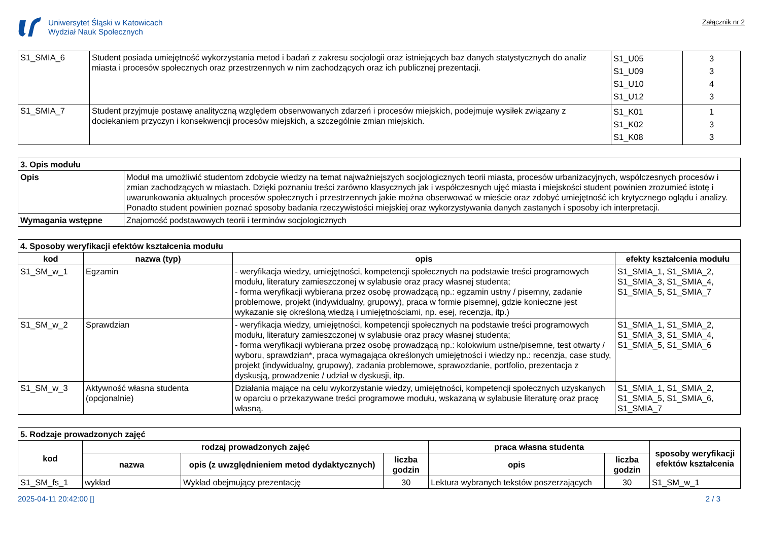Uniwersytet Śląski w Katowicach
Wydział Nauk Społecznych
Załącznik nr 2
| S1_SMIA_6 | Student posiada umiejętność wykorzystania metod i badań z zakresu socjologii oraz istniejących baz danych statystycznych do analiz miasta i procesów społecznych oraz przestrzennych w nim zachodzących oraz ich publicznej prezentacji. | S1_U05 S1_U09 S1_U10 S1_U12 | 3 3 4 3 |
| S1_SMIA_7 | Student przyjmuje postawę analityczną względem obserwowanych zdarzeń i procesów miejskich, podejmuje wysiłek związany z dociekaniem przyczyn i konsekwencji procesów miejskich, a szczególnie zmian miejskich. | S1_K01 S1_K02 S1_K08 | 1 3 3 |
| 3. Opis modułu | |
| Opis | Moduł ma umożliwić studentom zdobycie wiedzy na temat najważniejszych socjologicznych teorii miasta, procesów urbanizacyjnych, współczesnych procesów i zmian zachodzących w miastach. Dzięki poznaniu treści zarówno klasycznych jak i współczesnych ujęć miasta i miejskości student powinien zrozumieć istotę i uwarunkowania aktualnych procesów społecznych i przestrzennych jakie można obserwować w mieście oraz zdobyć umiejętność ich krytycznego oglądu i analizy. Ponadto student powinien poznać sposoby badania rzeczywistości miejskiej oraz wykorzystywania danych zastanych i sposoby ich interpretacji. |
| Wymagania wstępne | Znajomość podstawowych teorii i terminów socjologicznych |
| 4. Sposoby weryfikacji efektów kształcenia modułu | | | |
| kod | nazwa (typ) | opis | efekty kształcenia modułu |
| S1_SM_w_1 | Egzamin | - weryfikacja wiedzy, umiejętności, kompetencji społecznych na podstawie treści programowych modułu, literatury zamieszczonej w sylabusie oraz pracy własnej studenta; - forma weryfikacji wybierana przez osobę prowadzącą np.: egzamin ustny / pisemny, zadanie problemowe, projekt (indywidualny, grupowy), praca w formie pisemnej, gdzie konieczne jest wykazanie się określoną wiedzą i umiejętnościami, np. esej, recenzja, itp.) | S1_SMIA_1, S1_SMIA_2, S1_SMIA_3, S1_SMIA_4, S1_SMIA_5, S1_SMIA_7 |
| S1_SM_w_2 | Sprawdzian | - weryfikacja wiedzy, umiejętności, kompetencji społecznych na podstawie treści programowych modułu, literatury zamieszczonej w sylabusie oraz pracy własnej studenta; - forma weryfikacji wybierana przez osobę prowadzącą np.: kolokwium ustne/pisemne, test otwarty / wyboru, sprawdzian*, praca wymagająca określonych umiejętności i wiedzy np.: recenzja, case study, projekt (indywidualny, grupowy), zadania problemowe, sprawozdanie, portfolio, prezentacja z dyskusją, prowadzenie / udział w dyskusji, itp. | S1_SMIA_1, S1_SMIA_2, S1_SMIA_3, S1_SMIA_4, S1_SMIA_5, S1_SMIA_6 |
| S1_SM_w_3 | Aktywność własna studenta (opcjonalnie) | Działania mające na celu wykorzystanie wiedzy, umiejętności, kompetencji społecznych uzyskanych w oparciu o przekazywane treści programowe modułu, wskazaną w sylabusie literaturę oraz pracę własną. | S1_SMIA_1, S1_SMIA_2, S1_SMIA_5, S1_SMIA_6, S1_SMIA_7 |
| 5. Rodzaje prowadzonych zajęć | | | | | | |
| kod | rodzaj prowadzonych zajęć | | | praca własna studenta | | sposoby weryfikacji efektów kształcenia |
| | nazwa | opis (z uwzględnieniem metod dydaktycznych) | liczba godzin | opis | liczba godzin | |
| S1_SM_fs_1 | wykład | Wykład obejmujący prezentację | 30 | Lektura wybranych tekstów poszerzających | 30 | S1_SM_w_1 |
2025-04-11 20:42:00 [] 2 / 3